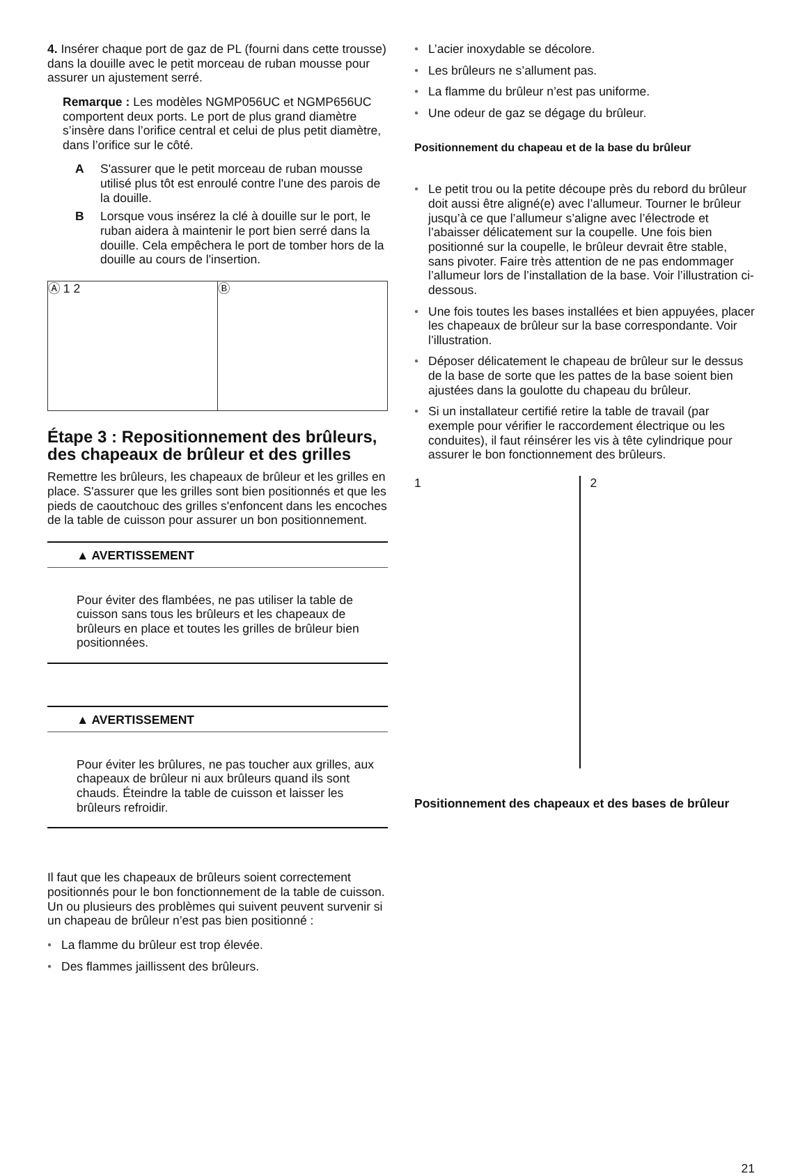4. Insérer chaque port de gaz de PL (fourni dans cette trousse) dans la douille avec le petit morceau de ruban mousse pour assurer un ajustement serré.
Remarque : Les modèles NGMP056UC et NGMP656UC comportent deux ports. Le port de plus grand diamètre s’insère dans l’orifice central et celui de plus petit diamètre, dans l’orifice sur le côté.
A S'assurer que le petit morceau de ruban mousse utilisé plus tôt est enroulé contre l'une des parois de la douille.
B Lorsque vous insérez la clé à douille sur le port, le ruban aidera à maintenir le port bien serré dans la douille. Cela empêchera le port de tomber hors de la douille au cours de l'insertion.
Ⓐ 1 2 Ⓑ
Étape 3 : Repositionnement des brûleurs, des chapeaux de brûleur et des grilles
Remettre les brûleurs, les chapeaux de brûleur et les grilles en place. S'assurer que les grilles sont bien positionnés et que les pieds de caoutchouc des grilles s'enfoncent dans les encoches de la table de cuisson pour assurer un bon positionnement.
▲ AVERTISSEMENT
Pour éviter des flambées, ne pas utiliser la table de cuisson sans tous les brûleurs et les chapeaux de brûleurs en place et toutes les grilles de brûleur bien positionnées.
▲ AVERTISSEMENT
Pour éviter les brûlures, ne pas toucher aux grilles, aux chapeaux de brûleur ni aux brûleurs quand ils sont chauds. Éteindre la table de cuisson et laisser les brûleurs refroidir.
Il faut que les chapeaux de brûleurs soient correctement positionnés pour le bon fonctionnement de la table de cuisson. Un ou plusieurs des problèmes qui suivent peuvent survenir si un chapeau de brûleur n’est pas bien positionné :
● La flamme du brûleur est trop élevée.
● Des flammes jaillissent des brûleurs.
● L’acier inoxydable se décolore.
● Les brûleurs ne s’allument pas.
● La flamme du brûleur n’est pas uniforme.
● Une odeur de gaz se dégage du brûleur.
Positionnement du chapeau et de la base du brûleur
● Le petit trou ou la petite découpe près du rebord du brûleur doit aussi être aligné(e) avec l’allumeur. Tourner le brûleur jusqu’à ce que l’allumeur s’aligne avec l’électrode et l’abaisser délicatement sur la coupelle. Une fois bien positionné sur la coupelle, le brûleur devrait être stable, sans pivoter. Faire très attention de ne pas endommager l’allumeur lors de l’installation de la base. Voir l’illustration ci-dessous.
● Une fois toutes les bases installées et bien appuyées, placer les chapeaux de brûleur sur la base correspondante. Voir l’illustration.
● Déposer délicatement le chapeau de brûleur sur le dessus de la base de sorte que les pattes de la base soient bien ajustées dans la goulotte du chapeau du brûleur.
● Si un installateur certifié retire la table de travail (par exemple pour vérifier le raccordement électrique ou les conduites), il faut réinsérer les vis à tête cylindrique pour assurer le bon fonctionnement des brûleurs.
1 2
Positionnement des chapeaux et des bases de brûleur
21